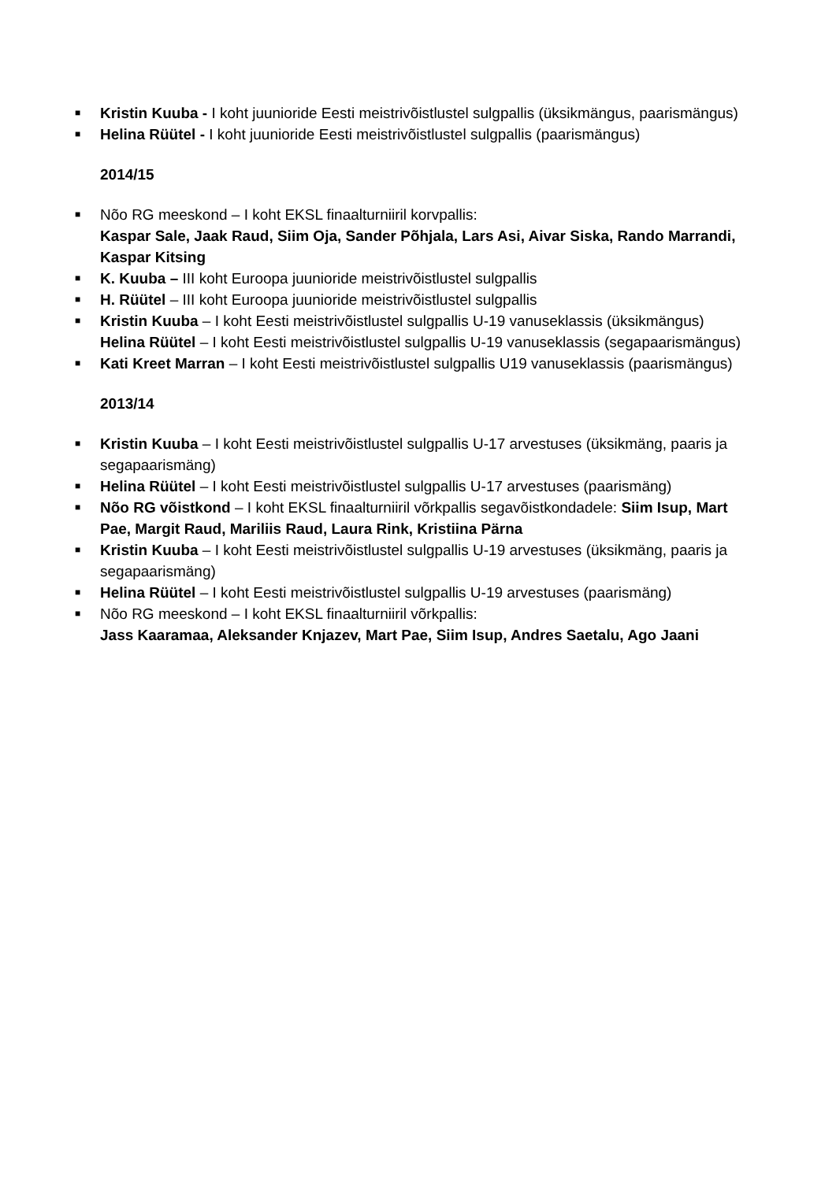■ Kristin Kuuba - I koht juunioride Eesti meistrivõistlustel sulgpallis (üksikmängus, paarismängus)
■ Helina Rüütel - I koht juunioride Eesti meistrivõistlustel sulgpallis (paarismängus)
2014/15
■ Nõo RG meeskond – I koht EKSL finaalturniiril korvpallis:
Kaspar Sale, Jaak Raud, Siim Oja, Sander Põhjala, Lars Asi, Aivar Siska, Rando Marrandi, Kaspar Kitsing
■ K. Kuuba – III koht Euroopa juunioride meistrivõistlustel sulgpallis
■ H. Rüütel – III koht Euroopa juunioride meistrivõistlustel sulgpallis
■ Kristin Kuuba – I koht Eesti meistrivõistlustel sulgpallis U-19 vanuseklassis (üksikmängus)
Helina Rüütel – I koht Eesti meistrivõistlustel sulgpallis U-19 vanuseklassis (segapaarismängus)
■ Kati Kreet Marran – I koht Eesti meistrivõistlustel sulgpallis U19 vanuseklassis (paarismängus)
2013/14
■ Kristin Kuuba – I koht Eesti meistrivõistlustel sulgpallis U-17 arvestuses (üksikmäng, paaris ja segapaarismäng)
■ Helina Rüütel – I koht Eesti meistrivõistlustel sulgpallis U-17 arvestuses (paarismäng)
■ Nõo RG võistkond – I koht EKSL finaalturniiril võrkpallis segavõistkondadele: Siim Isup, Mart Pae, Margit Raud, Mariliis Raud, Laura Rink, Kristiina Pärna
■ Kristin Kuuba – I koht Eesti meistrivõistlustel sulgpallis U-19 arvestuses (üksikmäng, paaris ja segapaarismäng)
■ Helina Rüütel – I koht Eesti meistrivõistlustel sulgpallis U-19 arvestuses (paarismäng)
■ Nõo RG meeskond – I koht EKSL finaalturniiril võrkpallis:
Jass Kaaramaa, Aleksander Knjazev, Mart Pae, Siim Isup, Andres Saetalu, Ago Jaani